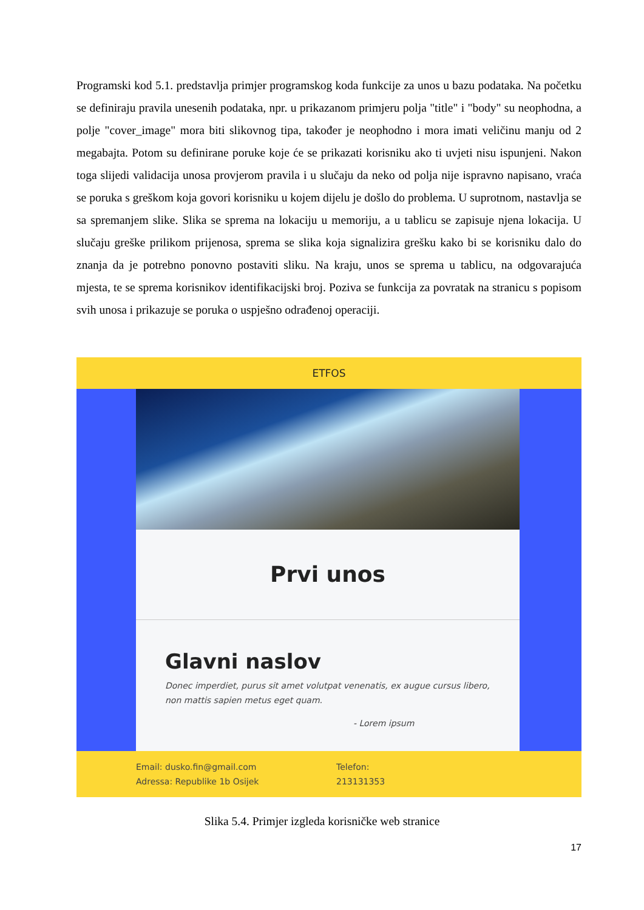Programski kod 5.1. predstavlja primjer programskog koda funkcije za unos u bazu podataka. Na početku se definiraju pravila unesenih podataka, npr. u prikazanom primjeru polja "title" i "body" su neophodna, a polje "cover_image" mora biti slikovnog tipa, također je neophodno i mora imati veličinu manju od 2 megabajta. Potom su definirane poruke koje će se prikazati korisniku ako ti uvjeti nisu ispunjeni. Nakon toga slijedi validacija unosa provjerom pravila i u slučaju da neko od polja nije ispravno napisano, vraća se poruka s greškom koja govori korisniku u kojem dijelu je došlo do problema. U suprotnom, nastavlja se sa spremanjem slike. Slika se sprema na lokaciju u memoriju, a u tablicu se zapisuje njena lokacija. U slučaju greške prilikom prijenosa, sprema se slika koja signalizira grešku kako bi se korisniku dalo do znanja da je potrebno ponovno postaviti sliku. Na kraju, unos se sprema u tablicu, na odgovarajuća mjesta, te se sprema korisnikov identifikacijski broj. Poziva se funkcija za povratak na stranicu s popisom svih unosa i prikazuje se poruka o uspješno odrađenoj operaciji.
ETFOS
Prvi unos
Glavni naslov
Donec imperdiet, purus sit amet volutpat venenatis, ex augue cursus libero, non mattis sapien metus eget quam.
- Lorem ipsum
Email: dusko.fin@gmail.com
Adressa: Republike 1b Osijek
Telefon:
213131353
Slika 5.4. Primjer izgleda korisničke web stranice
17